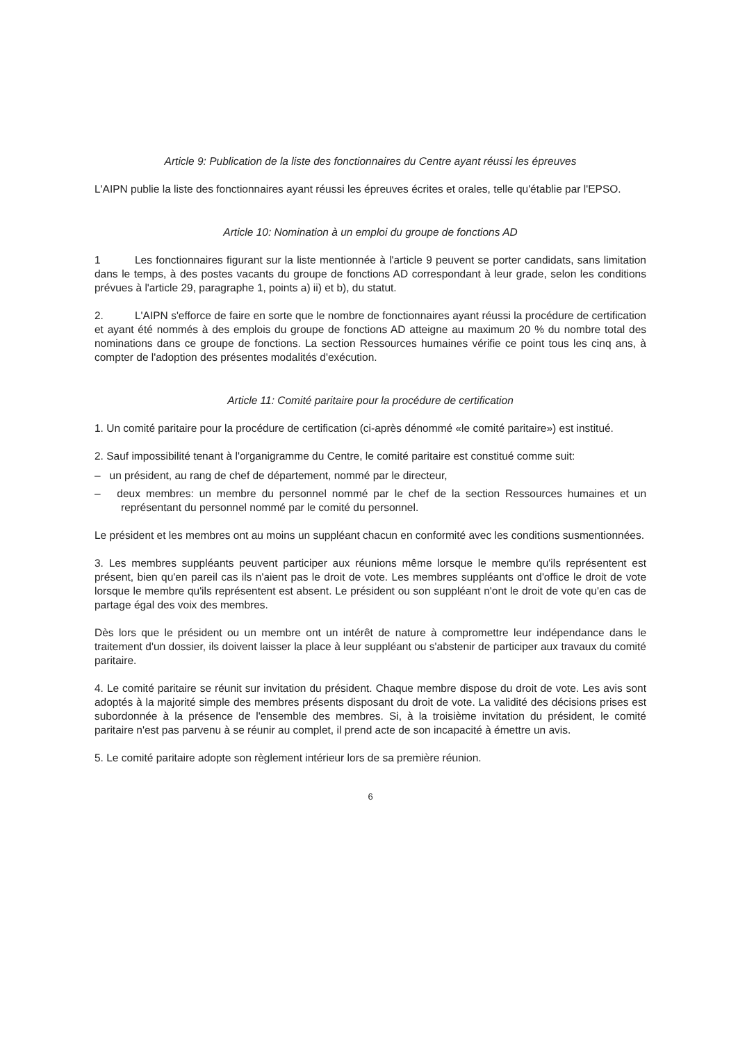Article 9: Publication de la liste des fonctionnaires du Centre ayant réussi les épreuves
L'AIPN publie la liste des fonctionnaires ayant réussi les épreuves écrites et orales, telle qu'établie par l'EPSO.
Article 10: Nomination à un emploi du groupe de fonctions AD
1 Les fonctionnaires figurant sur la liste mentionnée à l'article 9 peuvent se porter candidats, sans limitation dans le temps, à des postes vacants du groupe de fonctions AD correspondant à leur grade, selon les conditions prévues à l'article 29, paragraphe 1, points a) ii) et b), du statut.
2. L'AIPN s'efforce de faire en sorte que le nombre de fonctionnaires ayant réussi la procédure de certification et ayant été nommés à des emplois du groupe de fonctions AD atteigne au maximum 20 % du nombre total des nominations dans ce groupe de fonctions. La section Ressources humaines vérifie ce point tous les cinq ans, à compter de l'adoption des présentes modalités d'exécution.
Article 11: Comité paritaire pour la procédure de certification
1. Un comité paritaire pour la procédure de certification (ci-après dénommé «le comité paritaire») est institué.
2. Sauf impossibilité tenant à l'organigramme du Centre, le comité paritaire est constitué comme suit:
– un président, au rang de chef de département, nommé par le directeur,
– deux membres: un membre du personnel nommé par le chef de la section Ressources humaines et un représentant du personnel nommé par le comité du personnel.
Le président et les membres ont au moins un suppléant chacun en conformité avec les conditions susmentionnées.
3. Les membres suppléants peuvent participer aux réunions même lorsque le membre qu'ils représentent est présent, bien qu'en pareil cas ils n'aient pas le droit de vote. Les membres suppléants ont d'office le droit de vote lorsque le membre qu'ils représentent est absent. Le président ou son suppléant n'ont le droit de vote qu'en cas de partage égal des voix des membres.
Dès lors que le président ou un membre ont un intérêt de nature à compromettre leur indépendance dans le traitement d'un dossier, ils doivent laisser la place à leur suppléant ou s'abstenir de participer aux travaux du comité paritaire.
4. Le comité paritaire se réunit sur invitation du président. Chaque membre dispose du droit de vote. Les avis sont adoptés à la majorité simple des membres présents disposant du droit de vote. La validité des décisions prises est subordonnée à la présence de l'ensemble des membres. Si, à la troisième invitation du président, le comité paritaire n'est pas parvenu à se réunir au complet, il prend acte de son incapacité à émettre un avis.
5. Le comité paritaire adopte son règlement intérieur lors de sa première réunion.
6